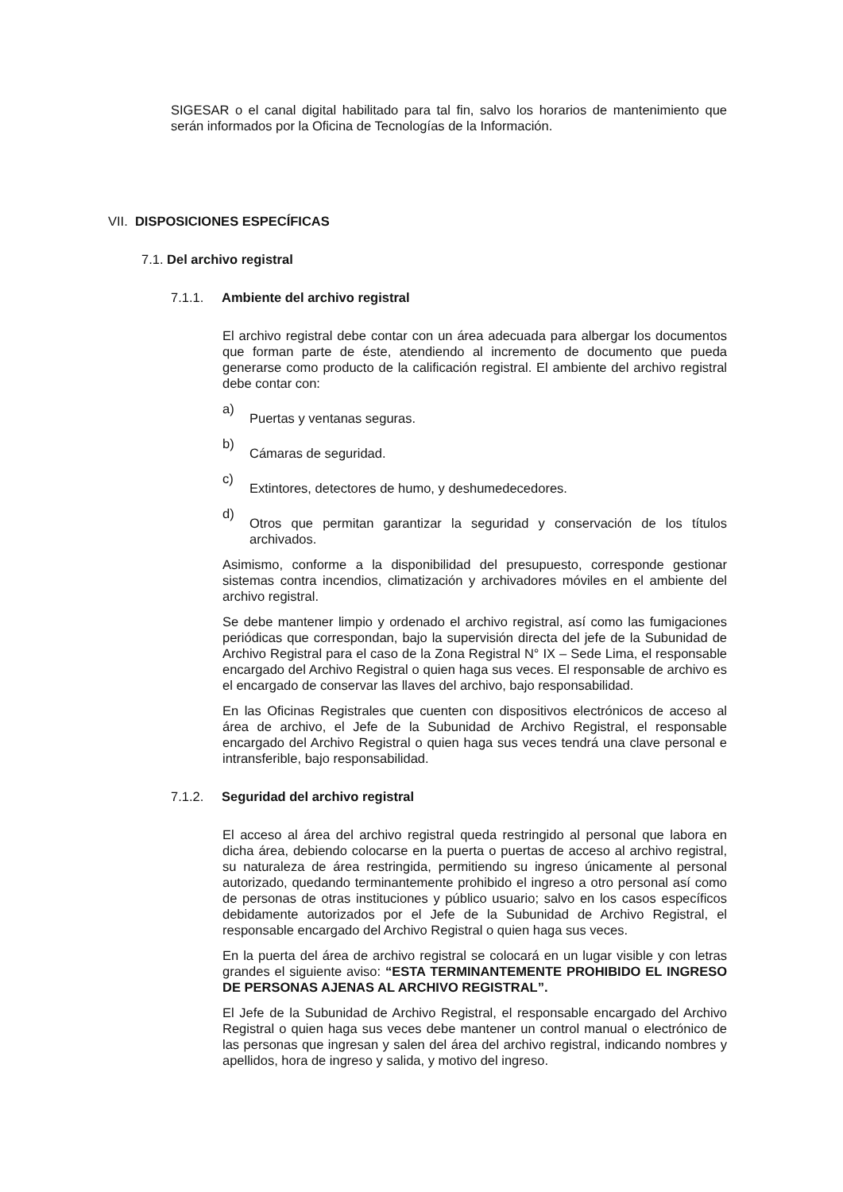SIGESAR o el canal digital habilitado para tal fin, salvo los horarios de mantenimiento que serán informados por la Oficina de Tecnologías de la Información.
VII. DISPOSICIONES ESPECÍFICAS
7.1. Del archivo registral
7.1.1. Ambiente del archivo registral
El archivo registral debe contar con un área adecuada para albergar los documentos que forman parte de éste, atendiendo al incremento de documento que pueda generarse como producto de la calificación registral. El ambiente del archivo registral debe contar con:
a)
Puertas y ventanas seguras.
b)
Cámaras de seguridad.
c)
Extintores, detectores de humo, y deshumedecedores.
d)
Otros que permitan garantizar la seguridad y conservación de los títulos archivados.
Asimismo, conforme a la disponibilidad del presupuesto, corresponde gestionar sistemas contra incendios, climatización y archivadores móviles en el ambiente del archivo registral.
Se debe mantener limpio y ordenado el archivo registral, así como las fumigaciones periódicas que correspondan, bajo la supervisión directa del jefe de la Subunidad de Archivo Registral para el caso de la Zona Registral N° IX – Sede Lima, el responsable encargado del Archivo Registral o quien haga sus veces. El responsable de archivo es el encargado de conservar las llaves del archivo, bajo responsabilidad.
En las Oficinas Registrales que cuenten con dispositivos electrónicos de acceso al área de archivo, el Jefe de la Subunidad de Archivo Registral, el responsable encargado del Archivo Registral o quien haga sus veces tendrá una clave personal e intransferible, bajo responsabilidad.
7.1.2. Seguridad del archivo registral
El acceso al área del archivo registral queda restringido al personal que labora en dicha área, debiendo colocarse en la puerta o puertas de acceso al archivo registral, su naturaleza de área restringida, permitiendo su ingreso únicamente al personal autorizado, quedando terminantemente prohibido el ingreso a otro personal así como de personas de otras instituciones y público usuario; salvo en los casos específicos debidamente autorizados por el Jefe de la Subunidad de Archivo Registral, el responsable encargado del Archivo Registral o quien haga sus veces.
En la puerta del área de archivo registral se colocará en un lugar visible y con letras grandes el siguiente aviso: “ESTA TERMINANTEMENTE PROHIBIDO EL INGRESO DE PERSONAS AJENAS AL ARCHIVO REGISTRAL”.
El Jefe de la Subunidad de Archivo Registral, el responsable encargado del Archivo Registral o quien haga sus veces debe mantener un control manual o electrónico de las personas que ingresan y salen del área del archivo registral, indicando nombres y apellidos, hora de ingreso y salida, y motivo del ingreso.